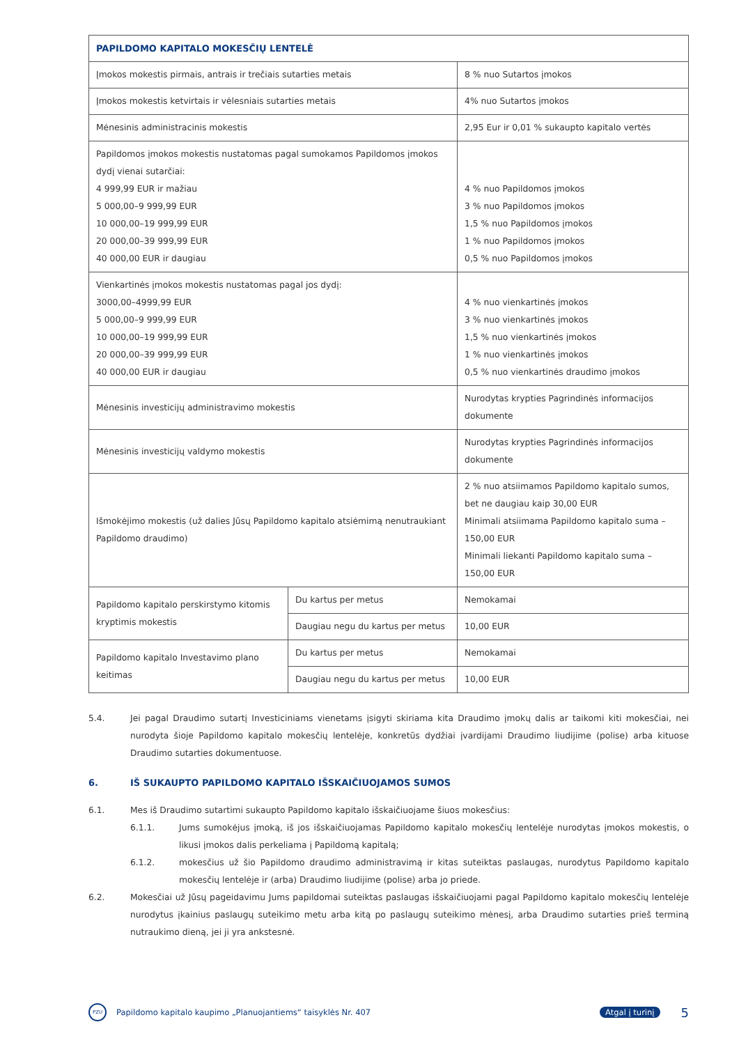| PAPILDOMO KAPITALO MOKESČIŲ LENTELĖ | | |
| --- | --- | --- |
| Įmokos mokestis pirmais, antrais ir trečiais sutarties metais | | 8 % nuo Sutartos įmokos |
| Įmokos mokestis ketvirtais ir vėlesniais sutarties metais | | 4% nuo Sutartos įmokos |
| Mėnesinis administracinis mokestis | | 2,95 Eur ir 0,01 % sukaupto kapitalo vertės |
| Papildomos įmokos mokestis nustatomas pagal sumokamos Papildomos įmokos dydį vienai sutarčiai: 4 999,99 EUR ir mažiau 5 000,00–9 999,99 EUR 10 000,00–19 999,99 EUR 20 000,00–39 999,99 EUR 40 000,00 EUR ir daugiau | | 4 % nuo Papildomos įmokos 3 % nuo Papildomos įmokos 1,5 % nuo Papildomos įmokos 1 % nuo Papildomos įmokos 0,5 % nuo Papildomos įmokos |
| Vienkartinės įmokos mokestis nustatomas pagal jos dydį: 3000,00–4999,99 EUR 5 000,00–9 999,99 EUR 10 000,00–19 999,99 EUR 20 000,00–39 999,99 EUR 40 000,00 EUR ir daugiau | | 4 % nuo vienkartinės įmokos 3 % nuo vienkartinės įmokos 1,5 % nuo vienkartinės įmokos 1 % nuo vienkartinės įmokos 0,5 % nuo vienkartinės draudimo įmokos |
| Mėnesinis investicijų administravimo mokestis | | Nurodytas krypties Pagrindinės informacijos dokumente |
| Mėnesinis investicijų valdymo mokestis | | Nurodytas krypties Pagrindinės informacijos dokumente |
| Išmokėjimo mokestis (už dalies Jūsų Papildomo kapitalo atsiėmimą nenutraukiant Papildomo draudimo) | | 2 % nuo atsiimamos Papildomo kapitalo sumos, bet ne daugiau kaip 30,00 EUR Minimali atsiimama Papildomo kapitalo suma – 150,00 EUR Minimali liekanti Papildomo kapitalo suma – 150,00 EUR |
| Papildomo kapitalo perskirstymo kitomis kryptimis mokestis | Du kartus per metus | Nemokamai |
| | Daugiau negu du kartus per metus | 10,00 EUR |
| Papildomo kapitalo Investavimo plano keitimas | Du kartus per metus | Nemokamai |
| | Daugiau negu du kartus per metus | 10,00 EUR |
5.4. Jei pagal Draudimo sutartį Investiciniams vienetams įsigyti skiriama kita Draudimo įmokų dalis ar taikomi kiti mokesčiai, nei nurodyta šioje Papildomo kapitalo mokesčių lentelėje, konkretūs dydžiai įvardijami Draudimo liudijime (polise) arba kituose Draudimo sutarties dokumentuose.
6. IŠ SUKAUPTO PAPILDOMO KAPITALO IŠSKAIČIUOJAMOS SUMOS
6.1. Mes iš Draudimo sutartimi sukaupto Papildomo kapitalo išskaičiuojame šiuos mokesčius:
6.1.1. Jums sumokėjus įmoką, iš jos išskaičiuojamas Papildomo kapitalo mokesčių lentelėje nurodytas įmokos mokestis, o likusi įmokos dalis perkeliama į Papildomą kapitalą;
6.1.2. mokesčius už šio Papildomo draudimo administravimą ir kitas suteiktas paslaugas, nurodytus Papildomo kapitalo mokesčių lentelėje ir (arba) Draudimo liudijime (polise) arba jo priede.
6.2. Mokesčiai už Jūsų pageidavimu Jums papildomai suteiktas paslaugas išskaičiuojami pagal Papildomo kapitalo mokesčių lentelėje nurodytus įkainius paslaugų suteikimo metu arba kitą po paslaugų suteikimo mėnesį, arba Draudimo sutarties prieš terminą nutraukimo dieną, jei ji yra ankstesnė.
PZU Papildomo kapitalo kaupimo „Planuojantiems“ taisyklės Nr. 407 Atgal į turinį 5